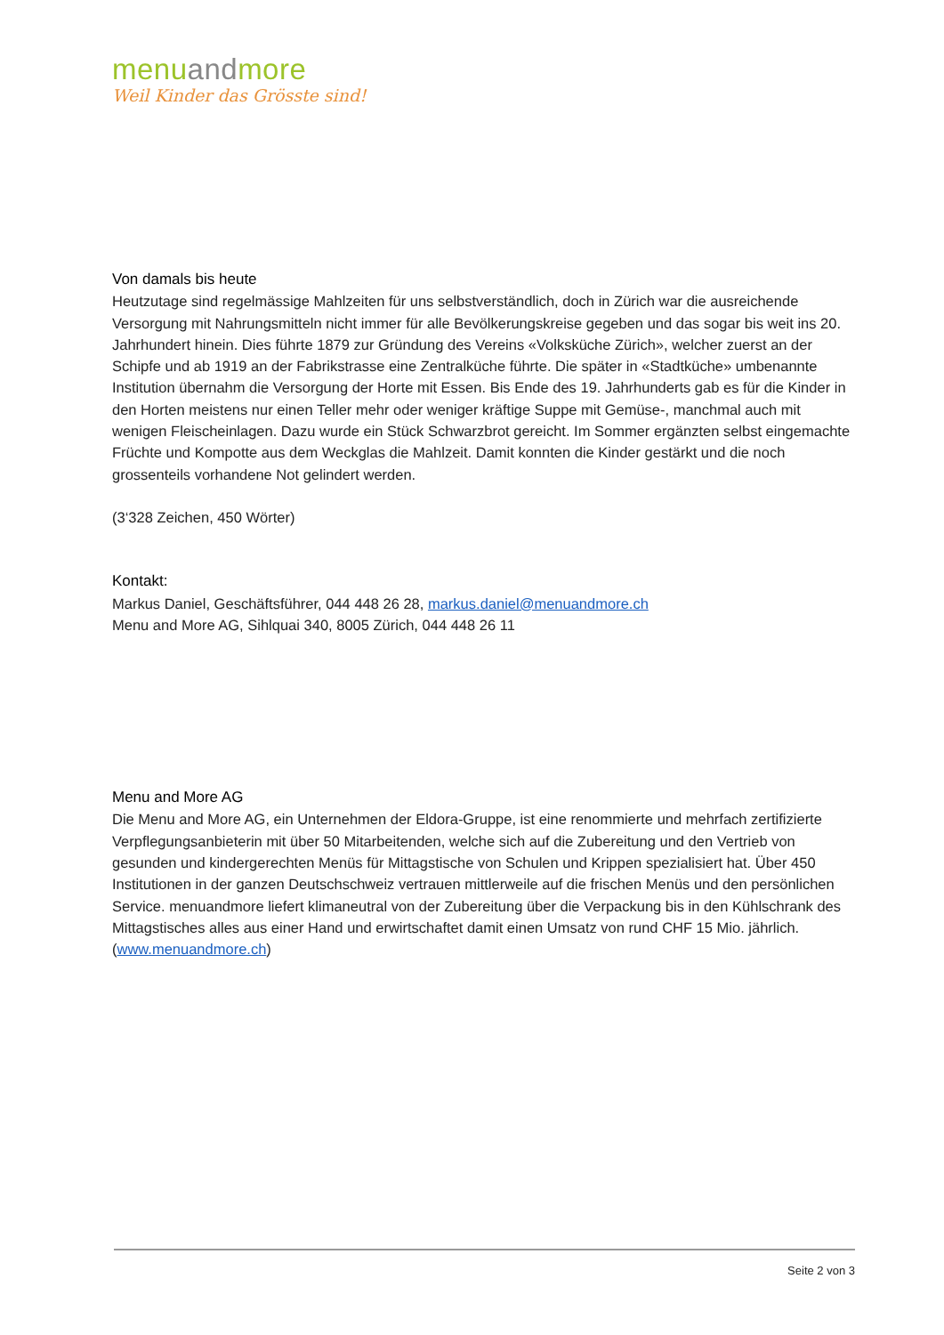menuandmore
Weil Kinder das Grösste sind!
Von damals bis heute
Heutzutage sind regelmässige Mahlzeiten für uns selbstverständlich, doch in Zürich war die ausreichende Versorgung mit Nahrungsmitteln nicht immer für alle Bevölkerungskreise gegeben und das sogar bis weit ins 20. Jahrhundert hinein. Dies führte 1879 zur Gründung des Vereins «Volksküche Zürich», welcher zuerst an der Schipfe und ab 1919 an der Fabrikstrasse eine Zentralküche führte. Die später in «Stadtküche» umbenannte Institution übernahm die Versorgung der Horte mit Essen. Bis Ende des 19. Jahrhunderts gab es für die Kinder in den Horten meistens nur einen Teller mehr oder weniger kräftige Suppe mit Gemüse-, manchmal auch mit wenigen Fleischeinlagen. Dazu wurde ein Stück Schwarzbrot gereicht. Im Sommer ergänzten selbst eingemachte Früchte und Kompotte aus dem Weckglas die Mahlzeit. Damit konnten die Kinder gestärkt und die noch grossenteils vorhandene Not gelindert werden.
(3‘328 Zeichen, 450 Wörter)
Kontakt:
Markus Daniel, Geschäftsführer, 044 448 26 28, markus.daniel@menuandmore.ch
Menu and More AG, Sihlquai 340, 8005 Zürich, 044 448 26 11
Menu and More AG
Die Menu and More AG, ein Unternehmen der Eldora-Gruppe, ist eine renommierte und mehrfach zertifizierte Verpflegungsanbieterin mit über 50 Mitarbeitenden, welche sich auf die Zubereitung und den Vertrieb von gesunden und kindergerechten Menüs für Mittagstische von Schulen und Krippen spezialisiert hat. Über 450 Institutionen in der ganzen Deutschschweiz vertrauen mittlerweile auf die frischen Menüs und den persönlichen Service. menuandmore liefert klimaneutral von der Zubereitung über die Verpackung bis in den Kühlschrank des Mittagstisches alles aus einer Hand und erwirtschaftet damit einen Umsatz von rund CHF 15 Mio. jährlich.
(www.menuandmore.ch)
Seite 2 von 3